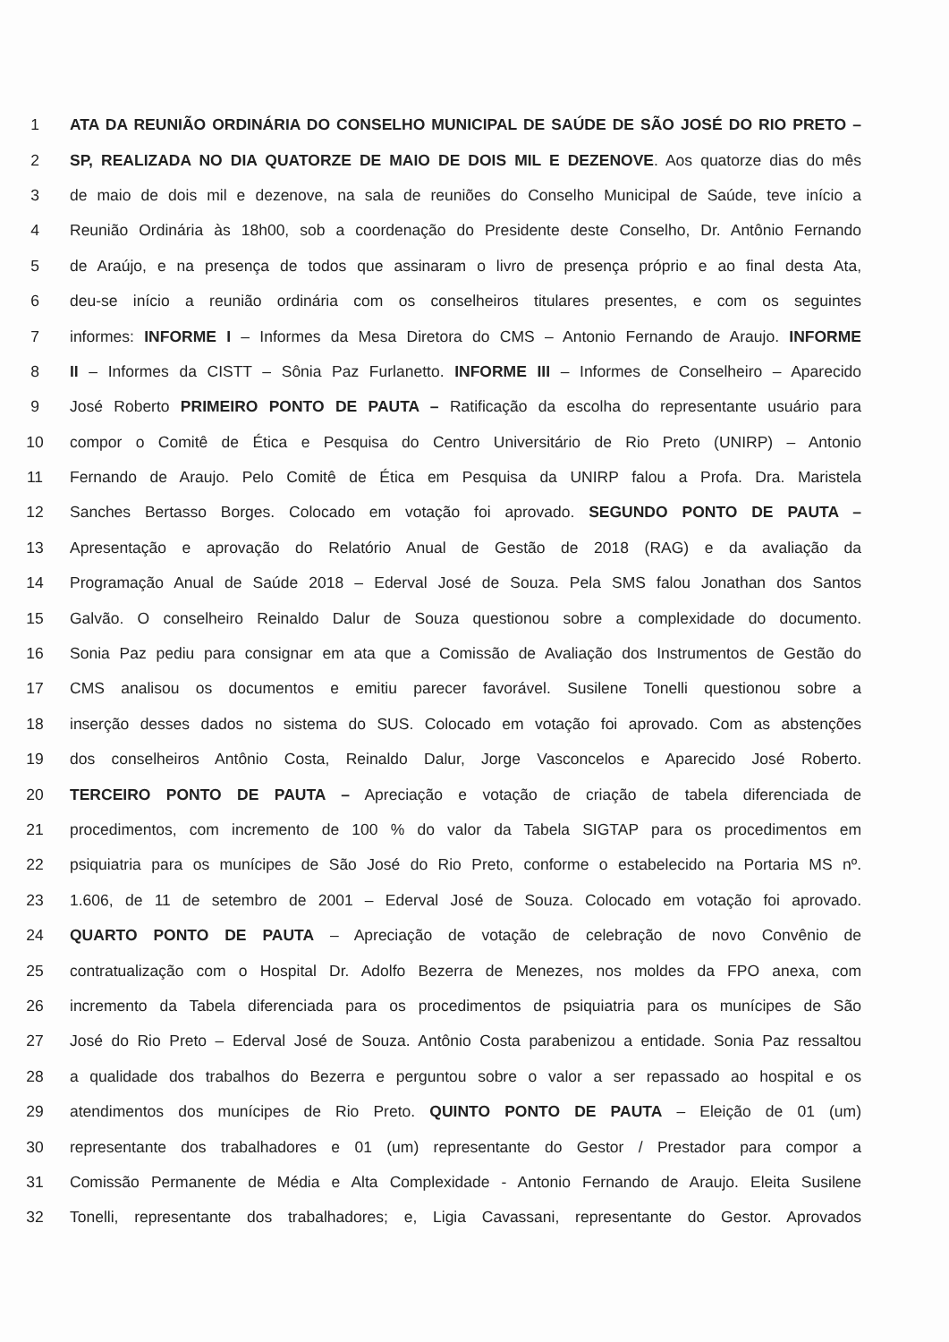1 ATA DA REUNIÃO ORDINÁRIA DO CONSELHO MUNICIPAL DE SAÚDE DE SÃO JOSÉ DO RIO PRETO –
2 SP, REALIZADA NO DIA QUATORZE DE MAIO DE DOIS MIL E DEZENOVE. Aos quatorze dias do mês
3 de maio de dois mil e dezenove, na sala de reuniões do Conselho Municipal de Saúde, teve início a
4 Reunião Ordinária às 18h00, sob a coordenação do Presidente deste Conselho, Dr. Antônio Fernando
5 de Araújo, e na presença de todos que assinaram o livro de presença próprio e ao final desta Ata,
6 deu-se início a reunião ordinária com os conselheiros titulares presentes, e com os seguintes
7 informes: INFORME I – Informes da Mesa Diretora do CMS – Antonio Fernando de Araujo. INFORME
8 II – Informes da CISTT – Sônia Paz Furlanetto. INFORME III – Informes de Conselheiro – Aparecido
9 José Roberto PRIMEIRO PONTO DE PAUTA – Ratificação da escolha do representante usuário para
10 compor o Comitê de Ética e Pesquisa do Centro Universitário de Rio Preto (UNIRP) – Antonio
11 Fernando de Araujo. Pelo Comitê de Ética em Pesquisa da UNIRP falou a Profa. Dra. Maristela
12 Sanches Bertasso Borges. Colocado em votação foi aprovado. SEGUNDO PONTO DE PAUTA –
13 Apresentação e aprovação do Relatório Anual de Gestão de 2018 (RAG) e da avaliação da
14 Programação Anual de Saúde 2018 – Ederval José de Souza. Pela SMS falou Jonathan dos Santos
15 Galvão. O conselheiro Reinaldo Dalur de Souza questionou sobre a complexidade do documento.
16 Sonia Paz pediu para consignar em ata que a Comissão de Avaliação dos Instrumentos de Gestão do
17 CMS analisou os documentos e emitiu parecer favorável. Susilene Tonelli questionou sobre a
18 inserção desses dados no sistema do SUS. Colocado em votação foi aprovado. Com as abstenções
19 dos conselheiros Antônio Costa, Reinaldo Dalur, Jorge Vasconcelos e Aparecido José Roberto.
20 TERCEIRO PONTO DE PAUTA – Apreciação e votação de criação de tabela diferenciada de
21 procedimentos, com incremento de 100 % do valor da Tabela SIGTAP para os procedimentos em
22 psiquiatria para os munícipes de São José do Rio Preto, conforme o estabelecido na Portaria MS nº.
23 1.606, de 11 de setembro de 2001 – Ederval José de Souza. Colocado em votação foi aprovado.
24 QUARTO PONTO DE PAUTA – Apreciação de votação de celebração de novo Convênio de
25 contratualização com o Hospital Dr. Adolfo Bezerra de Menezes, nos moldes da FPO anexa, com
26 incremento da Tabela diferenciada para os procedimentos de psiquiatria para os munícipes de São
27 José do Rio Preto – Ederval José de Souza. Antônio Costa parabenizou a entidade. Sonia Paz ressaltou
28 a qualidade dos trabalhos do Bezerra e perguntou sobre o valor a ser repassado ao hospital e os
29 atendimentos dos munícipes de Rio Preto. QUINTO PONTO DE PAUTA – Eleição de 01 (um)
30 representante dos trabalhadores e 01 (um) representante do Gestor / Prestador para compor a
31 Comissão Permanente de Média e Alta Complexidade - Antonio Fernando de Araujo. Eleita Susilene
32 Tonelli, representante dos trabalhadores; e, Ligia Cavassani, representante do Gestor. Aprovados